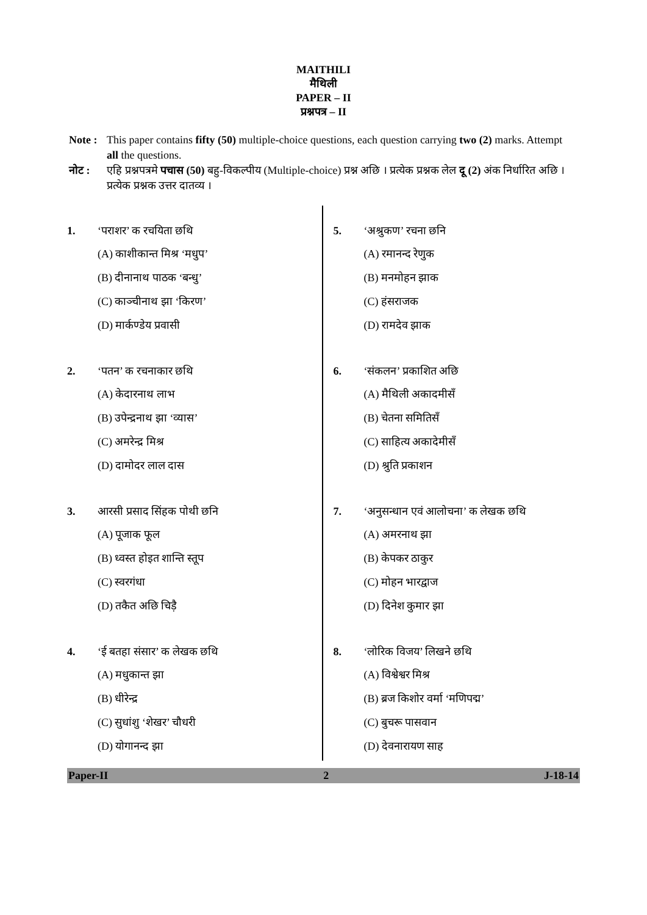MAITHILI
मैथिली
PAPER – II
प्रश्नपत्र – II
Note : This paper contains fifty (50) multiple-choice questions, each question carrying two (2) marks. Attempt all the questions.
नोट : एहि प्रश्नपत्रमे पचास (50) बहु-विकल्पीय (Multiple-choice) प्रश्न अछि । प्रत्येक प्रश्नक लेल दू (2) अंक निर्धारित अछि । प्रत्येक प्रश्नक उत्तर दातव्य ।
1. ‘पराशर’ क रचयिता छथि
(A) काशीकान्त मिश्र ‘मधुप’
(B) दीनानाथ पाठक ‘बन्धु’
(C) काञ्चीनाथ झा ‘किरण’
(D) मार्कण्डेय प्रवासी
2. ‘पतन’ क रचनाकार छथि
(A) केदारनाथ लाभ
(B) उपेन्द्रनाथ झा ‘व्यास’
(C) अमरेन्द्र मिश्र
(D) दामोदर लाल दास
3. आरसी प्रसाद सिंहक पोथी छनि
(A) पूजाक फूल
(B) ध्वस्त होइत शान्ति स्तूप
(C) स्वरगंधा
(D) तकैत अछि चिड़ै
4. ‘ई बतहा संसार’ क लेखक छथि
(A) मधुकान्त झा
(B) धीरेन्द्र
(C) सुधांशु ‘शेखर’ चौधरी
(D) योगानन्द झा
5. ‘अश्रुकण’ रचना छनि
(A) रमानन्द रेणुक
(B) मनमोहन झाक
(C) हंसराजक
(D) रामदेव झाक
6. ‘संकलन’ प्रकाशित अछि
(A) मैथिली अकादमीसँ
(B) चेतना समितिसँ
(C) साहित्य अकादेमीसँ
(D) श्रुति प्रकाशन
7. ‘अनुसन्धान एवं आलोचना’ क लेखक छथि
(A) अमरनाथ झा
(B) केपकर ठाकुर
(C) मोहन भारद्वाज
(D) दिनेश कुमार झा
8. ‘लोरिक विजय’ लिखने छथि
(A) विश्वेश्वर मिश्र
(B) ब्रज किशोर वर्मा ‘मणिपद्म’
(C) बुचरू पासवान
(D) देवनारायण साह
Paper-II 2 J-18-14